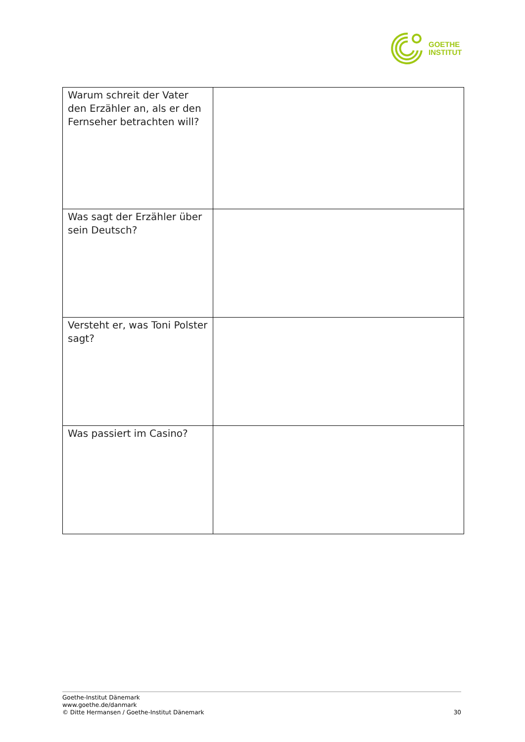GOETHE
INSTITUT
| Warum schreit der Vater den Erzähler an, als er den Fernseher betrachten will? | |
| Was sagt der Erzähler über sein Deutsch? | |
| Versteht er, was Toni Polster sagt? | |
| Was passiert im Casino? | |
Goethe-Institut Dänemark
www.goethe.de/danmark
© Ditte Hermansen / Goethe-Institut Dänemark
30